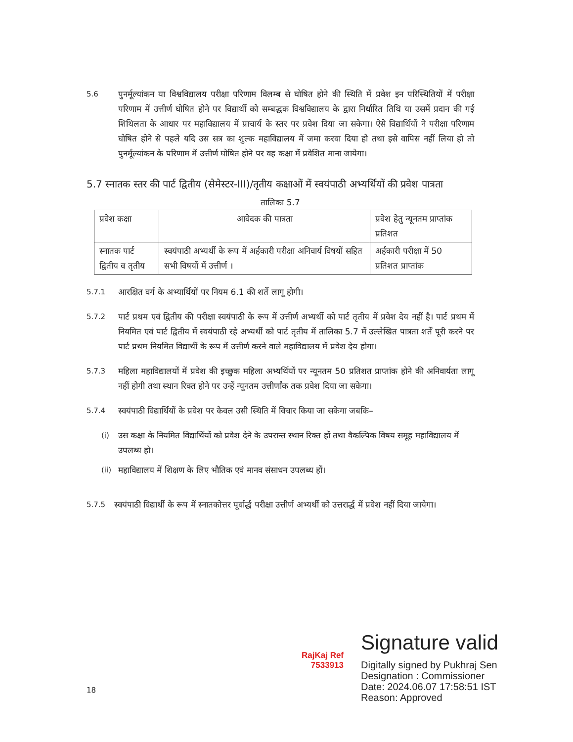5.6 पुनर्मूल्यांकन या विश्वविद्यालय परीक्षा परिणाम विलम्ब से घोषित होने की स्थिति में प्रवेश इन परिस्थितियों में परीक्षा परिणाम में उत्तीर्ण घोषित होने पर विद्यार्थी को सम्बद्धक विश्वविद्यालय के द्वारा निर्धारित तिथि या उसमें प्रदान की गई शिथिलता के आधार पर महाविद्यालय में प्राचार्य के स्तर पर प्रवेश दिया जा सकेगा। ऐसे विद्यार्थियों ने परीक्षा परिणाम घोषित होने से पहले यदि उस सत्र का शुल्क महाविद्यालय में जमा करवा दिया हो तथा इसे वापिस नहीं लिया हो तो पुनर्मूल्यांकन के परिणाम में उत्तीर्ण घोषित होने पर वह कक्षा में प्रवेशित माना जायेगा।
5.7 स्नातक स्तर की पार्ट द्वितीय (सेमेस्टर-III)/तृतीय कक्षाओं में स्वयंपाठी अभ्यर्थियों की प्रवेश पात्रता
तालिका 5.7
| प्रवेश कक्षा | आवेदक की पात्रता | प्रवेश हेतु न्यूनतम प्राप्तांक प्रतिशत |
| स्नातक पार्ट द्वितीय व तृतीय | स्वयंपाठी अभ्यर्थी के रूप में अर्हकारी परीक्षा अनिवार्य विषयों सहित सभी विषयों में उत्तीर्ण । | अर्हकारी परीक्षा में 50 प्रतिशत प्राप्तांक |
5.7.1 आरक्षित वर्ग के अभ्यार्थियों पर नियम 6.1 की शर्ते लागू होगी।
5.7.2 पार्ट प्रथम एवं द्वितीय की परीक्षा स्वयंपाठी के रूप में उत्तीर्ण अभ्यर्थी को पार्ट तृतीय में प्रवेश देय नहीं है। पार्ट प्रथम में नियमित एवं पार्ट द्वितीय में स्वयंपाठी रहे अभ्यर्थी को पार्ट तृतीय में तालिका 5.7 में उल्लेखित पात्रता शर्तें पूरी करने पर पार्ट प्रथम नियमित विद्यार्थी के रूप में उत्तीर्ण करने वाले महाविद्यालय में प्रवेश देय होगा।
5.7.3 महिला महाविद्यालयों में प्रवेश की इच्छुक महिला अभ्यर्थियों पर न्यूनतम 50 प्रतिशत प्राप्तांक होने की अनिवार्यता लागू नहीं होगी तथा स्थान रिक्त होने पर उन्हें न्यूनतम उत्तीर्णांक तक प्रवेश दिया जा सकेगा।
5.7.4 स्वयंपाठी विद्यार्थियों के प्रवेश पर केवल उसी स्थिति में विचार किया जा सकेगा जबकि–
(i) उस कक्षा के नियमित विद्यार्थियों को प्रवेश देने के उपरान्त स्थान रिक्त हों तथा वैकल्पिक विषय समूह महाविद्यालय में उपलब्ध हो।
(ii)
महाविद्यालय में शिक्षण के लिए भौतिक एवं मानव संसाधन उपलब्ध हों।
5.7.5 स्वयंपाठी विद्यार्थी के रूप में स्नातकोत्तर पूर्वार्द्ध परीक्षा उत्तीर्ण अभ्यर्थी को उत्तरार्द्ध में प्रवेश नहीं दिया जायेगा।
RajKaj Ref
7533913
Signature valid
Digitally signed by Pukhraj Sen
Designation : Commissioner
Date: 2024.06.07 17:58:51 IST
Reason: Approved
18